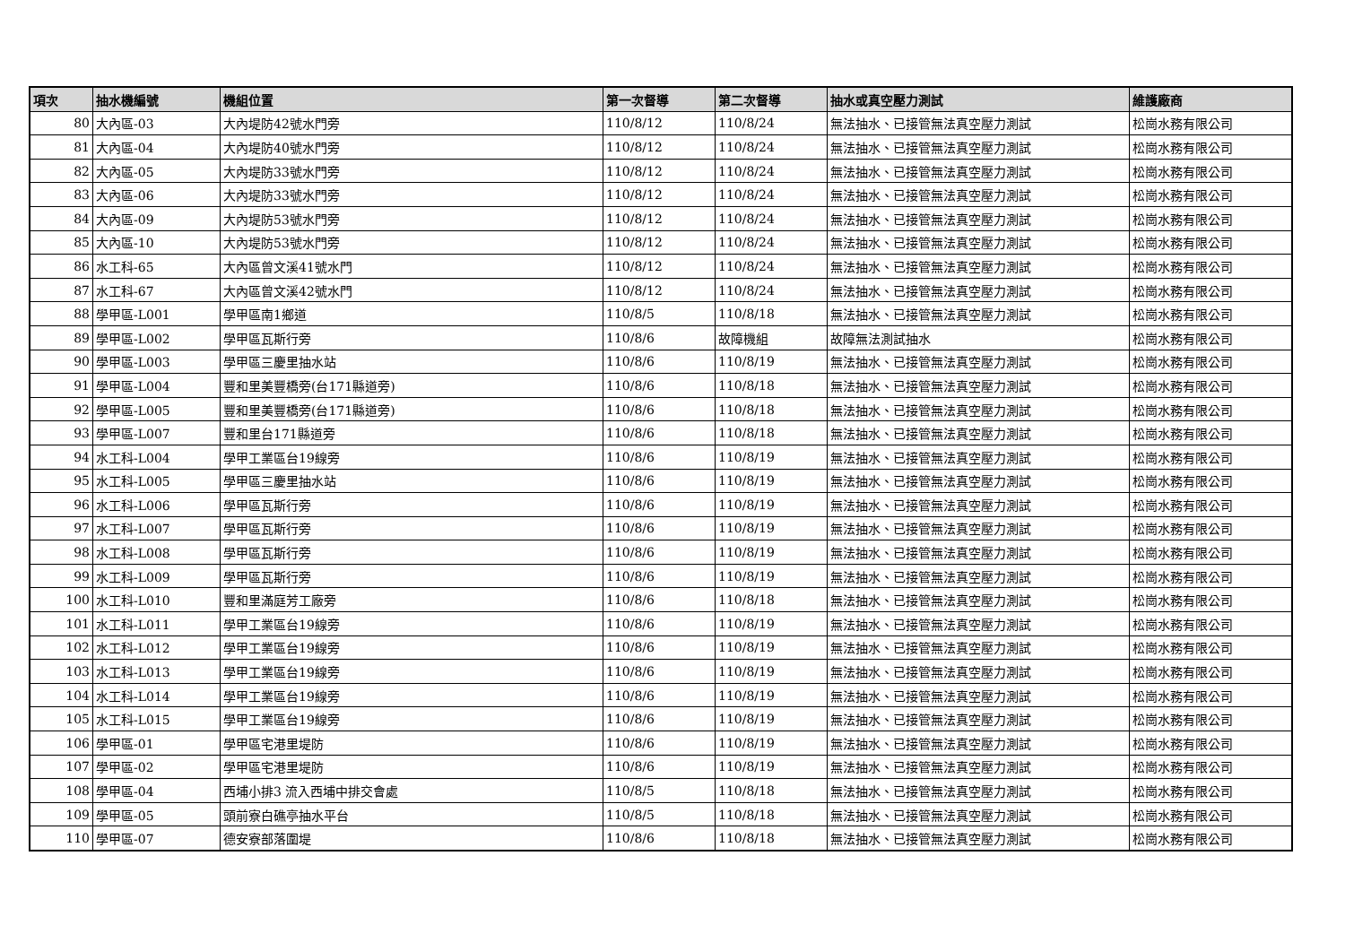| 項次 | 抽水機編號 | 機組位置 | 第一次督導 | 第二次督導 | 抽水或真空壓力測試 | 維護廠商 |
| --- | --- | --- | --- | --- | --- | --- |
| 80 | 大內區-03 | 大內堤防42號水門旁 | 110/8/12 | 110/8/24 | 無法抽水、已接管無法真空壓力測試 | 松崗水務有限公司 |
| 81 | 大內區-04 | 大內堤防40號水門旁 | 110/8/12 | 110/8/24 | 無法抽水、已接管無法真空壓力測試 | 松崗水務有限公司 |
| 82 | 大內區-05 | 大內堤防33號水門旁 | 110/8/12 | 110/8/24 | 無法抽水、已接管無法真空壓力測試 | 松崗水務有限公司 |
| 83 | 大內區-06 | 大內堤防33號水門旁 | 110/8/12 | 110/8/24 | 無法抽水、已接管無法真空壓力測試 | 松崗水務有限公司 |
| 84 | 大內區-09 | 大內堤防53號水門旁 | 110/8/12 | 110/8/24 | 無法抽水、已接管無法真空壓力測試 | 松崗水務有限公司 |
| 85 | 大內區-10 | 大內堤防53號水門旁 | 110/8/12 | 110/8/24 | 無法抽水、已接管無法真空壓力測試 | 松崗水務有限公司 |
| 86 | 水工科-65 | 大內區曾文溪41號水門 | 110/8/12 | 110/8/24 | 無法抽水、已接管無法真空壓力測試 | 松崗水務有限公司 |
| 87 | 水工科-67 | 大內區曾文溪42號水門 | 110/8/12 | 110/8/24 | 無法抽水、已接管無法真空壓力測試 | 松崗水務有限公司 |
| 88 | 學甲區-L001 | 學甲區南1鄉道 | 110/8/5 | 110/8/18 | 無法抽水、已接管無法真空壓力測試 | 松崗水務有限公司 |
| 89 | 學甲區-L002 | 學甲區瓦斯行旁 | 110/8/6 | 故障機組 | 故障無法測試抽水 | 松崗水務有限公司 |
| 90 | 學甲區-L003 | 學甲區三慶里抽水站 | 110/8/6 | 110/8/19 | 無法抽水、已接管無法真空壓力測試 | 松崗水務有限公司 |
| 91 | 學甲區-L004 | 豐和里美豐橋旁(台171縣道旁) | 110/8/6 | 110/8/18 | 無法抽水、已接管無法真空壓力測試 | 松崗水務有限公司 |
| 92 | 學甲區-L005 | 豐和里美豐橋旁(台171縣道旁) | 110/8/6 | 110/8/18 | 無法抽水、已接管無法真空壓力測試 | 松崗水務有限公司 |
| 93 | 學甲區-L007 | 豐和里台171縣道旁 | 110/8/6 | 110/8/18 | 無法抽水、已接管無法真空壓力測試 | 松崗水務有限公司 |
| 94 | 水工科-L004 | 學甲工業區台19線旁 | 110/8/6 | 110/8/19 | 無法抽水、已接管無法真空壓力測試 | 松崗水務有限公司 |
| 95 | 水工科-L005 | 學甲區三慶里抽水站 | 110/8/6 | 110/8/19 | 無法抽水、已接管無法真空壓力測試 | 松崗水務有限公司 |
| 96 | 水工科-L006 | 學甲區瓦斯行旁 | 110/8/6 | 110/8/19 | 無法抽水、已接管無法真空壓力測試 | 松崗水務有限公司 |
| 97 | 水工科-L007 | 學甲區瓦斯行旁 | 110/8/6 | 110/8/19 | 無法抽水、已接管無法真空壓力測試 | 松崗水務有限公司 |
| 98 | 水工科-L008 | 學甲區瓦斯行旁 | 110/8/6 | 110/8/19 | 無法抽水、已接管無法真空壓力測試 | 松崗水務有限公司 |
| 99 | 水工科-L009 | 學甲區瓦斯行旁 | 110/8/6 | 110/8/19 | 無法抽水、已接管無法真空壓力測試 | 松崗水務有限公司 |
| 100 | 水工科-L010 | 豐和里滿庭芳工廠旁 | 110/8/6 | 110/8/18 | 無法抽水、已接管無法真空壓力測試 | 松崗水務有限公司 |
| 101 | 水工科-L011 | 學甲工業區台19線旁 | 110/8/6 | 110/8/19 | 無法抽水、已接管無法真空壓力測試 | 松崗水務有限公司 |
| 102 | 水工科-L012 | 學甲工業區台19線旁 | 110/8/6 | 110/8/19 | 無法抽水、已接管無法真空壓力測試 | 松崗水務有限公司 |
| 103 | 水工科-L013 | 學甲工業區台19線旁 | 110/8/6 | 110/8/19 | 無法抽水、已接管無法真空壓力測試 | 松崗水務有限公司 |
| 104 | 水工科-L014 | 學甲工業區台19線旁 | 110/8/6 | 110/8/19 | 無法抽水、已接管無法真空壓力測試 | 松崗水務有限公司 |
| 105 | 水工科-L015 | 學甲工業區台19線旁 | 110/8/6 | 110/8/19 | 無法抽水、已接管無法真空壓力測試 | 松崗水務有限公司 |
| 106 | 學甲區-01 | 學甲區宅港里堤防 | 110/8/6 | 110/8/19 | 無法抽水、已接管無法真空壓力測試 | 松崗水務有限公司 |
| 107 | 學甲區-02 | 學甲區宅港里堤防 | 110/8/6 | 110/8/19 | 無法抽水、已接管無法真空壓力測試 | 松崗水務有限公司 |
| 108 | 學甲區-04 | 西埔小排3 流入西埔中排交會處 | 110/8/5 | 110/8/18 | 無法抽水、已接管無法真空壓力測試 | 松崗水務有限公司 |
| 109 | 學甲區-05 | 頭前寮白礁亭抽水平台 | 110/8/5 | 110/8/18 | 無法抽水、已接管無法真空壓力測試 | 松崗水務有限公司 |
| 110 | 學甲區-07 | 德安寮部落圍堤 | 110/8/6 | 110/8/18 | 無法抽水、已接管無法真空壓力測試 | 松崗水務有限公司 |